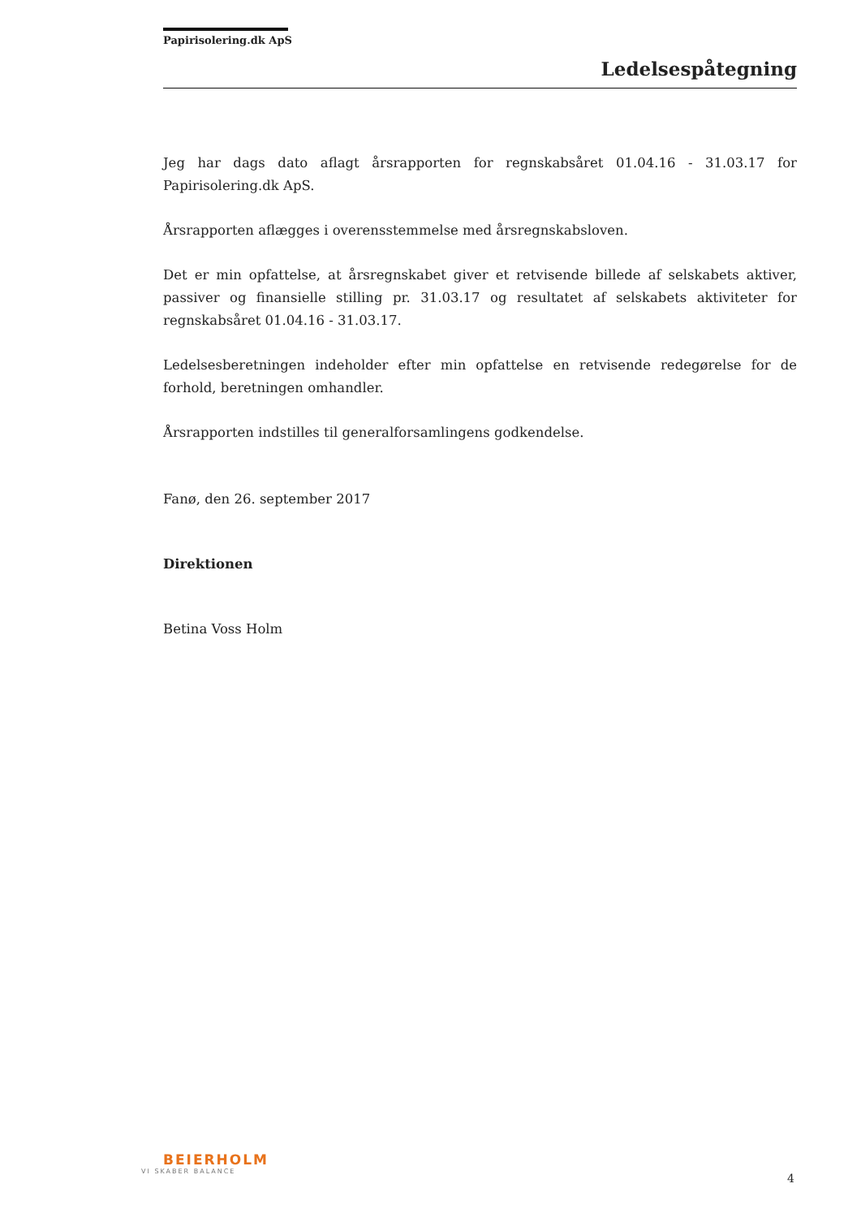Papirisolering.dk ApS
Ledelsespåtegning
Jeg har dags dato aflagt årsrapporten for regnskabsåret 01.04.16 - 31.03.17 for Papirisolering.dk ApS.
Årsrapporten aflægges i overensstemmelse med årsregnskabsloven.
Det er min opfattelse, at årsregnskabet giver et retvisende billede af selskabets aktiver, passiver og finansielle stilling pr. 31.03.17 og resultatet af selskabets aktiviteter for regnskabsåret 01.04.16 - 31.03.17.
Ledelsesberetningen indeholder efter min opfattelse en retvisende redegørelse for de forhold, beretningen omhandler.
Årsrapporten indstilles til generalforsamlingens godkendelse.
Fanø, den 26. september 2017
Direktionen
Betina Voss Holm
BEIERHOLM
VI SKABER BALANCE
4